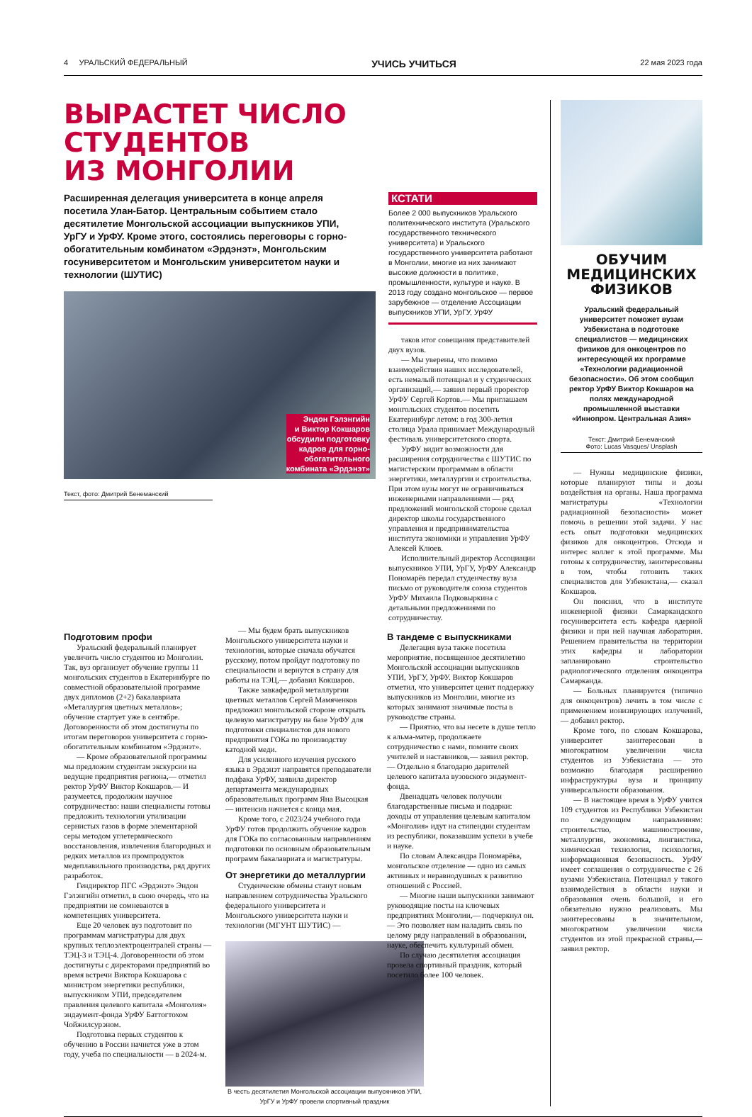4 УРАЛЬСКИЙ ФЕДЕРАЛЬНЫЙ УЧИСЬ УЧИТЬСЯ 22 мая 2023 года
ВЫРАСТЕТ ЧИСЛО СТУДЕНТОВ
ИЗ МОНГОЛИИ
Расширенная делегация университета в конце апреля посетила Улан-Батор. Центральным событием стало десятилетие Монгольской ассоциации выпускников УПИ, УрГУ и УрФУ. Кроме этого, состоялись переговоры с горно-обогатительным комбинатом «Эрдэнэт», Монгольским госуниверситетом и Монгольским университетом науки и технологии (ШУТИС)
Эндон Гэлэнгийн
и Виктор Кокшаров
обсудили подготовку
кадров для горно-
обогатительного
комбината «Эрдэнэт»
Текст, фото: Дмитрий Бенеманский
КСТАТИ
Более 2 000 выпускников Уральского политехнического института (Уральского государственного технического университета) и Уральского государственного университета работают в Монголии, многие из них занимают высокие должности в политике, промышленности, культуре и науке. В 2013 году создано монгольское — первое зарубежное — отделение Ассоциации выпускников УПИ, УрГУ, УрФУ
таков итог совещания представителей двух вузов.
— Мы уверены, что помимо взаимодействия наших исследователей, есть немалый потенциал и у студенческих организаций,— заявил первый проректор УрФУ Сергей Кортов.— Мы приглашаем монгольских студентов посетить Екатеринбург летом: в год 300-летия столица Урала принимает Международный фестиваль университетского спорта.
УрФУ видит возможности для расширения сотрудничества с ШУТИС по магистерским программам в области энергетики, металлургии и строительства. При этом вузы могут не ограничиваться инженерными направлениями — ряд предложений монгольской стороне сделал директор школы государственного управления и предпринимательства института экономики и управления УрФУ Алексей Клюев.
Исполнительный директор Ассоциации выпускников УПИ, УрГУ, УрФУ Александр Пономарёв передал студенчеству вуза письмо от руководителя союза студентов УрФУ Михаила Подковыркина с детальными предложениями по сотрудничеству.
Подготовим профи
Уральский федеральный планирует увеличить число студентов из Монголии. Так, вуз организует обучение группы 11 монгольских студентов в Екатеринбурге по совместной образовательной программе двух дипломов (2+2) бакалавриата «Металлургия цветных металлов»; обучение стартует уже в сентябре. Договоренности об этом достигнуты по итогам переговоров университета с горно-обогатительным комбинатом «Эрдэнэт».
— Кроме образовательной программы мы предложим студентам экскурсии на ведущие предприятия региона,— отметил ректор УрФУ Виктор Кокшаров.— И разумеется, продолжим научное сотрудничество: наши специалисты готовы предложить технологии утилизации сернистых газов в форме элементарной серы методом углетермического восстановления, извлечения благородных и редких металлов из промпродуктов медеплавильного производства, ряд других разработок.
Гендиректор ПГС «Эрдэнэт» Эндон Гэлэнгийн отметил, в свою очередь, что на предприятии не сомневаются в компетенциях университета.
Еще 20 человек вуз подготовит по программам магистратуры для двух крупных теплоэлектроцентралей страны — ТЭЦ-3 и ТЭЦ-4. Договоренности об этом достигнуты с директорами предприятий во время встречи Виктора Кокшарова с министром энергетики республики, выпускником УПИ, председателем правления целевого капитала «Монголия» эндаумент-фонда УрФУ Баттогтохом Чойжилсурэном.
Подготовка первых студентов к обучению в России начнется уже в этом году, учеба по специальности — в 2024-м.
— Мы будем брать выпускников Монгольского университета науки и технологии, которые сначала обучатся русскому, потом пройдут подготовку по специальности и вернутся в страну для работы на ТЭЦ,— добавил Кокшаров.
Также завкафедрой металлургии цветных металлов Сергей Мамяченков предложил монгольской стороне открыть целевую магистратуру на базе УрФУ для подготовки специалистов для нового предприятия ГОКа по производству катодной меди.
Для усиленного изучения русского языка в Эрдэнэт направятся преподаватели подфака УрФУ, заявила директор департамента международных образовательных программ Яна Высоцкая — интенсив начнется с конца мая.
Кроме того, с 2023/24 учебного года УрФУ готов продолжить обучение кадров для ГОКа по согласованным направлениям подготовки по основным образовательным программ бакалавриата и магистратуры.
От энергетики до металлургии
Студенческие обмены станут новым направлением сотрудничества Уральского федерального университета и Монгольского университета науки и технологии (МГУНТ ШУТИС) —
В честь десятилетия Монгольской ассоциации выпускников УПИ, УрГУ и УрФУ провели спортивный праздник
В тандеме с выпускниками
Делегация вуза также посетила мероприятие, посвященное десятилетию Монгольской ассоциации выпускников УПИ, УрГУ, УрФУ. Виктор Кокшаров отметил, что университет ценит поддержку выпускников из Монголии, многие из которых занимают значимые посты в руководстве страны.
— Приятно, что вы несете в душе тепло к альма-матер, продолжаете сотрудничество с нами, помните своих учителей и наставников,— заявил ректор.— Отдельно я благодарю дарителей целевого капитала вузовского эндаумент-фонда.
Двенадцать человек получили благодарственные письма и подарки: доходы от управления целевым капиталом «Монголия» идут на стипендии студентам из республики, показавшим успехи в учебе и науке.
По словам Александра Пономарёва, монгольское отделение — одно из самых активных и неравнодушных к развитию отношений с Россией.
— Многие наши выпускники занимают руководящие посты на ключевых предприятиях Монголии,— подчеркнул он.— Это позволяет нам наладить связь по целому ряду направлений в образовании, науке, обеспечить культурный обмен.
По случаю десятилетия ассоциация провела спортивный праздник, который посетило более 100 человек.
ОБУЧИМ МЕДИЦИНСКИХ ФИЗИКОВ
Уральский федеральный университет поможет вузам Узбекистана в подготовке специалистов — медицинских физиков для онкоцентров по интересующей их программе «Технологии радиационной безопасности». Об этом сообщил ректор УрФУ Виктор Кокшаров на полях международной промышленной выставки «Иннопром. Центральная Азия»
Текст: Дмитрий Бенеманский
Фото: Lucas Vasques/ Unsplash
— Нужны медицинские физики, которые планируют типы и дозы воздействия на органы. Наша программа магистратуры «Технологии радиационной безопасности» может помочь в решении этой задачи. У нас есть опыт подготовки медицинских физиков для онкоцентров. Отсюда и интерес коллег к этой программе. Мы готовы к сотрудничеству, заинтересованы в том, чтобы готовить таких специалистов для Узбекистана,— сказал Кокшаров.
Он пояснил, что в институте инженерной физики Самаркандского госуниверситета есть кафедра ядерной физики и при ней научная лаборатория. Решением правительства на территории этих кафедры и лаборатории запланировано строительство радиологического отделения онкоцентра Самарканда.
— Больных планируется (типично для онкоцентров) лечить в том числе с применением ионизирующих излучений,— добавил ректор.
Кроме того, по словам Кокшарова, университет заинтересован в многократном увеличении числа студентов из Узбекистана — это возможно благодаря расширению инфраструктуры вуза и принципу универсальности образования.
— В настоящее время в УрФУ учится 109 студентов из Республики Узбекистан по следующим направлениям: строительство, машиностроение, металлургия, экономика, лингвистика, химическая технология, психология, информационная безопасность. УрФУ имеет соглашения о сотрудничестве с 26 вузами Узбекистана. Потенциал у такого взаимодействия в области науки и образования очень большой, и его обязательно нужно реализовать. Мы заинтересованы в значительном, многократном увеличении числа студентов из этой прекрасной страны,— заявил ректор.